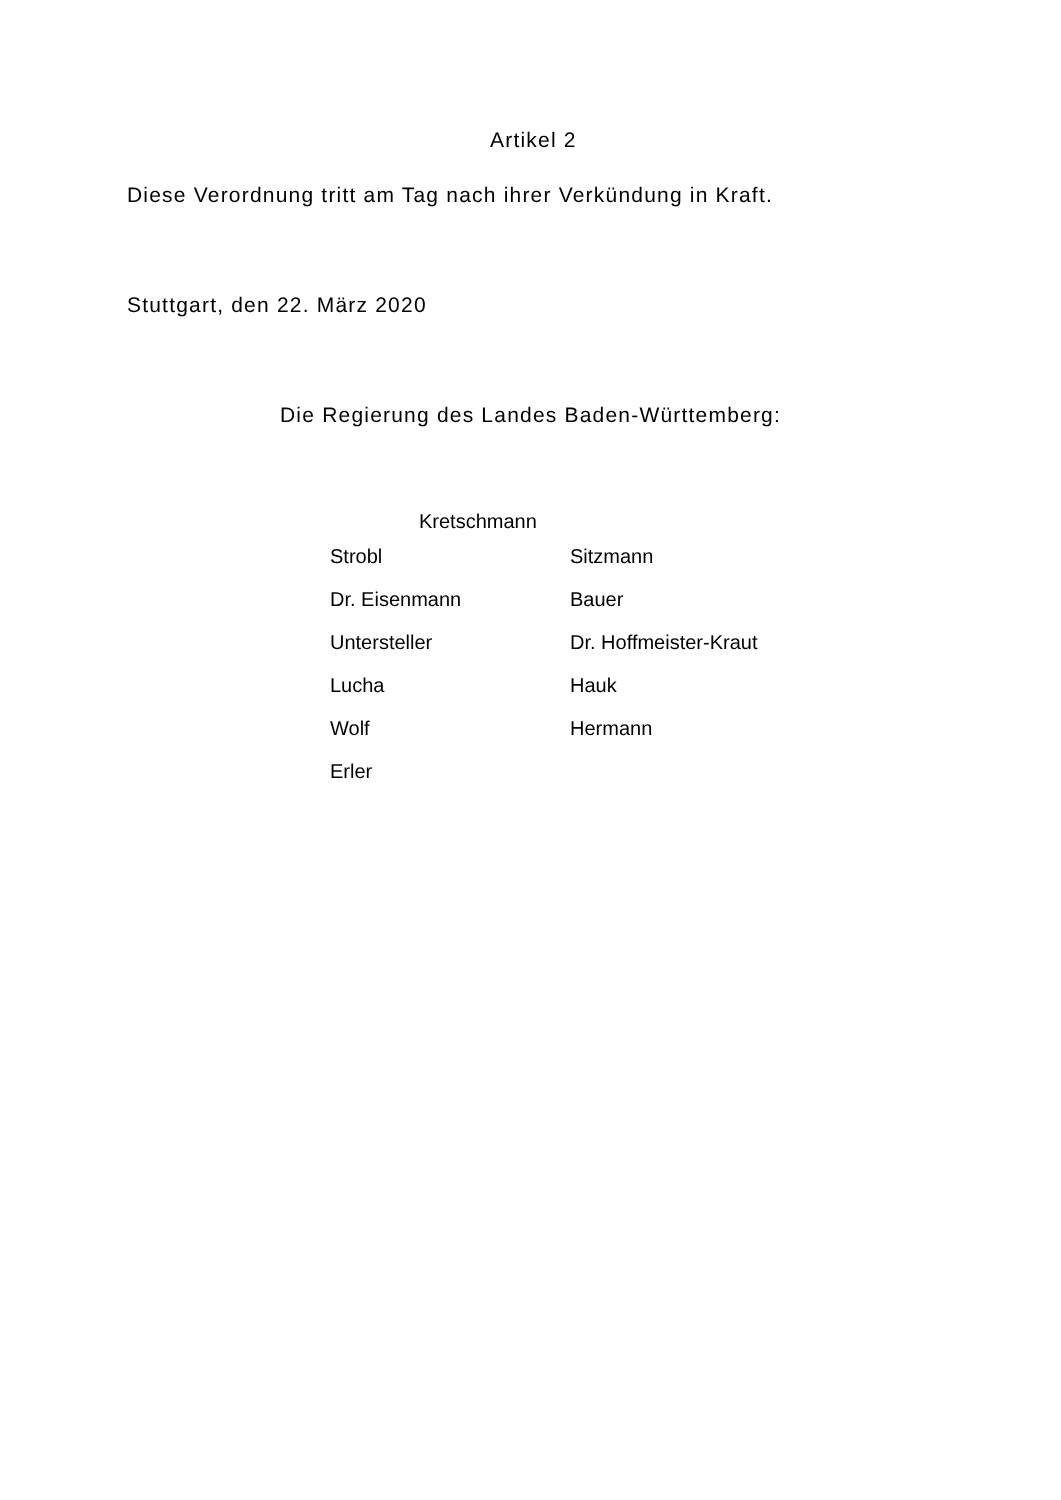Artikel 2
Diese Verordnung tritt am Tag nach ihrer Verkündung in Kraft.
Stuttgart, den 22. März 2020
Die Regierung des Landes Baden-Württemberg:
Kretschmann
Strobl Sitzmann
Dr. Eisenmann Bauer
Untersteller Dr. Hoffmeister-Kraut
Lucha Hauk
Wolf Hermann
Erler